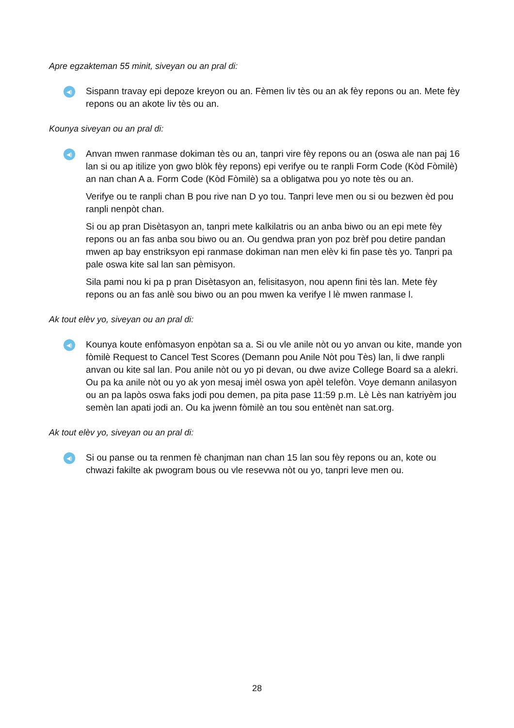Apre egzakteman 55 minit, siveyan ou an pral di:
◀)
Sispann travay epi depoze kreyon ou an. Fèmen liv tès ou an ak fèy repons ou an. Mete fèy repons ou an akote liv tès ou an.
Kounya siveyan ou an pral di:
◀)
Anvan mwen ranmase dokiman tès ou an, tanpri vire fèy repons ou an (oswa ale nan paj 16 lan si ou ap itilize yon gwo blòk fèy repons) epi verifye ou te ranpli Form Code (Kòd Fòmilè) an nan chan A a. Form Code (Kòd Fòmilè) sa a obligatwa pou yo note tès ou an.
Verifye ou te ranpli chan B pou rive nan D yo tou. Tanpri leve men ou si ou bezwen èd pou ranpli nenpòt chan.
Si ou ap pran Disètasyon an, tanpri mete kalkilatris ou an anba biwo ou an epi mete fèy repons ou an fas anba sou biwo ou an. Ou gendwa pran yon poz brèf pou detire pandan mwen ap bay enstriksyon epi ranmase dokiman nan men elèv ki fin pase tès yo. Tanpri pa pale oswa kite sal lan san pèmisyon.
Sila pami nou ki pa p pran Disètasyon an, felisitasyon, nou apenn fini tès lan. Mete fèy repons ou an fas anlè sou biwo ou an pou mwen ka verifye l lè mwen ranmase l.
Ak tout elèv yo, siveyan ou an pral di:
◀)
Kounya koute enfòmasyon enpòtan sa a. Si ou vle anile nòt ou yo anvan ou kite, mande yon fòmilè Request to Cancel Test Scores (Demann pou Anile Nòt pou Tès) lan, li dwe ranpli anvan ou kite sal lan. Pou anile nòt ou yo pi devan, ou dwe avize College Board sa a alekri. Ou pa ka anile nòt ou yo ak yon mesaj imèl oswa yon apèl telefòn. Voye demann anilasyon ou an pa lapòs oswa faks jodi pou demen, pa pita pase 11:59 p.m. Lè Lès nan katriyèm jou semèn lan apati jodi an. Ou ka jwenn fòmilè an tou sou entènèt nan sat.org.
Ak tout elèv yo, siveyan ou an pral di:
◀)
Si ou panse ou ta renmen fè chanjman nan chan 15 lan sou fèy repons ou an, kote ou chwazi fakilte ak pwogram bous ou vle resevwa nòt ou yo, tanpri leve men ou.
28